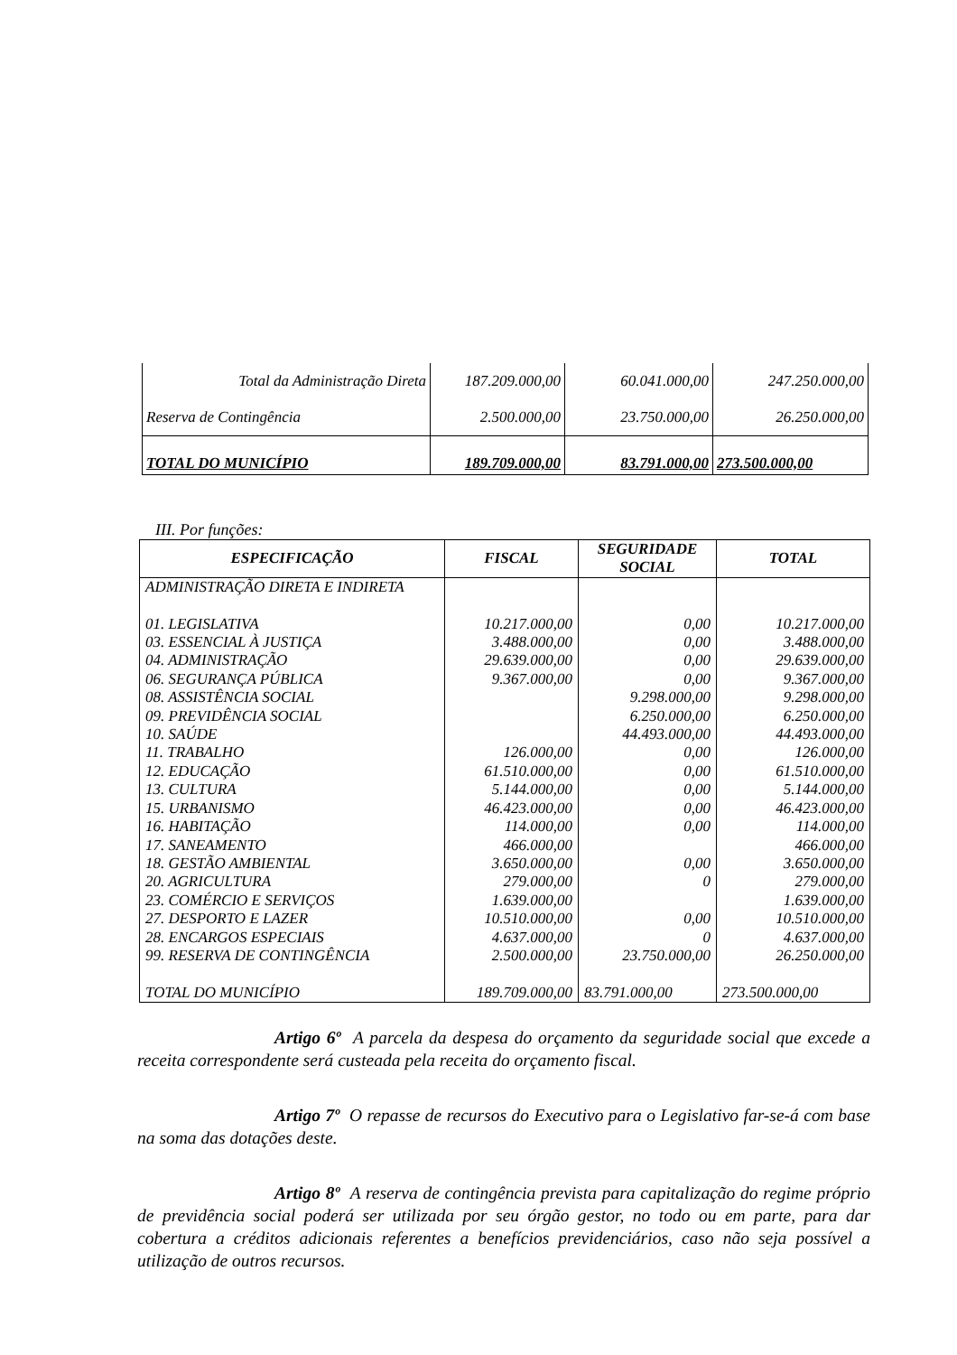| Total da Administração Direta | 187.209.000,00 | 60.041.000,00 | 247.250.000,00 |
| Reserva de Contingência | 2.500.000,00 | 23.750.000,00 | 26.250.000,00 |
| TOTAL DO MUNICÍPIO | 189.709.000,00 | 83.791.000,00 | 273.500.000,00 |
III. Por funções:
| ESPECIFICAÇÃO | FISCAL | SEGURIDADE SOCIAL | TOTAL |
| --- | --- | --- | --- |
| ADMINISTRAÇÃO DIRETA E INDIRETA | | | |
| 01. LEGISLATIVA | 10.217.000,00 | 0,00 | 10.217.000,00 |
| 03. ESSENCIAL À JUSTIÇA | 3.488.000,00 | 0,00 | 3.488.000,00 |
| 04. ADMINISTRAÇÃO | 29.639.000,00 | 0,00 | 29.639.000,00 |
| 06. SEGURANÇA PÚBLICA | 9.367.000,00 | 0,00 | 9.367.000,00 |
| 08. ASSISTÊNCIA SOCIAL | | 9.298.000,00 | 9.298.000,00 |
| 09. PREVIDÊNCIA SOCIAL | | 6.250.000,00 | 6.250.000,00 |
| 10. SAÚDE | | 44.493.000,00 | 44.493.000,00 |
| 11. TRABALHO | 126.000,00 | 0,00 | 126.000,00 |
| 12. EDUCAÇÃO | 61.510.000,00 | 0,00 | 61.510.000,00 |
| 13. CULTURA | 5.144.000,00 | 0,00 | 5.144.000,00 |
| 15. URBANISMO | 46.423.000,00 | 0,00 | 46.423.000,00 |
| 16. HABITAÇÃO | 114.000,00 | 0,00 | 114.000,00 |
| 17. SANEAMENTO | 466.000,00 | | 466.000,00 |
| 18. GESTÃO AMBIENTAL | 3.650.000,00 | 0,00 | 3.650.000,00 |
| 20. AGRICULTURA | 279.000,00 | 0 | 279.000,00 |
| 23. COMÉRCIO E SERVIÇOS | 1.639.000,00 | | 1.639.000,00 |
| 27. DESPORTO E LAZER | 10.510.000,00 | 0,00 | 10.510.000,00 |
| 28. ENCARGOS ESPECIAIS | 4.637.000,00 | 0 | 4.637.000,00 |
| 99. RESERVA DE CONTINGÊNCIA | 2.500.000,00 | 23.750.000,00 | 26.250.000,00 |
| TOTAL DO MUNICÍPIO | 189.709.000,00 | 83.791.000,00 | 273.500.000,00 |
Artigo 6º A parcela da despesa do orçamento da seguridade social que excede a receita correspondente será custeada pela receita do orçamento fiscal.
Artigo 7º O repasse de recursos do Executivo para o Legislativo far-se-á com base na soma das dotações deste.
Artigo 8º A reserva de contingência prevista para capitalização do regime próprio de previdência social poderá ser utilizada por seu órgão gestor, no todo ou em parte, para dar cobertura a créditos adicionais referentes a benefícios previdenciários, caso não seja possível a utilização de outros recursos.